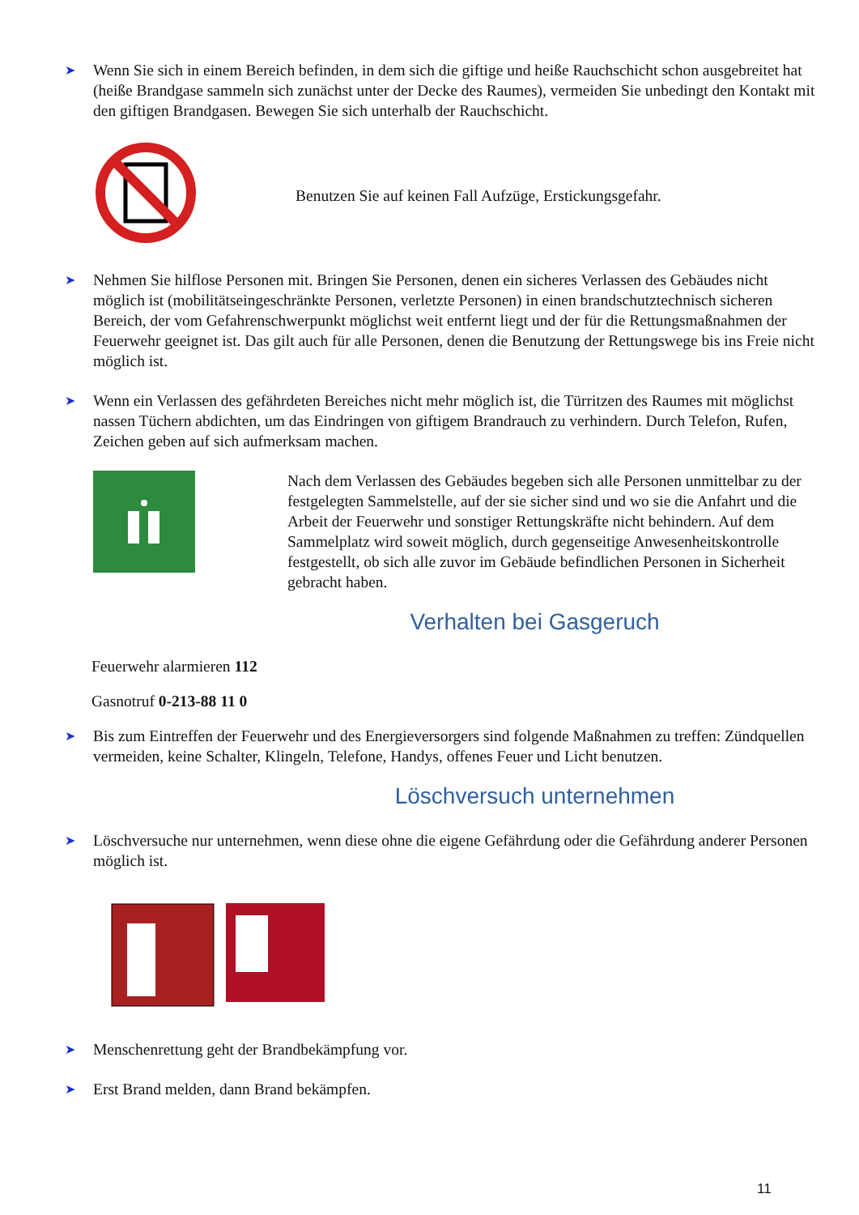➤
Wenn Sie sich in einem Bereich befinden, in dem sich die giftige und heiße Rauchschicht schon ausgebreitet hat (heiße Brandgase sammeln sich zunächst unter der Decke des Raumes), vermeiden Sie unbedingt den Kontakt mit den giftigen Brandgasen. Bewegen Sie sich unterhalb der Rauchschicht.
Benutzen Sie auf keinen Fall Aufzüge, Erstickungsgefahr.
➤
Nehmen Sie hilflose Personen mit. Bringen Sie Personen, denen ein sicheres Verlassen des Gebäudes nicht möglich ist (mobilitätseingeschränkte Personen, verletzte Personen) in einen brandschutztechnisch sicheren Bereich, der vom Gefahrenschwerpunkt möglichst weit entfernt liegt und der für die Rettungsmaßnahmen der Feuerwehr geeignet ist. Das gilt auch für alle Personen, denen die Benutzung der Rettungswege bis ins Freie nicht möglich ist.
➤
Wenn ein Verlassen des gefährdeten Bereiches nicht mehr möglich ist, die Türritzen des Raumes mit möglichst nassen Tüchern abdichten, um das Eindringen von giftigem Brandrauch zu verhindern. Durch Telefon, Rufen, Zeichen geben auf sich aufmerksam machen.
Nach dem Verlassen des Gebäudes begeben sich alle Personen unmittelbar zu der festgelegten Sammelstelle, auf der sie sicher sind und wo sie die Anfahrt und die Arbeit der Feuerwehr und sonstiger Rettungskräfte nicht behindern. Auf dem Sammelplatz wird soweit möglich, durch gegenseitige Anwesenheitskontrolle festgestellt, ob sich alle zuvor im Gebäude befindlichen Personen in Sicherheit gebracht haben.
Verhalten bei Gasgeruch
Feuerwehr alarmieren 112
Gasnotruf 0-213-88 11 0
➤
Bis zum Eintreffen der Feuerwehr und des Energieversorgers sind folgende Maßnahmen zu treffen: Zündquellen vermeiden, keine Schalter, Klingeln, Telefone, Handys, offenes Feuer und Licht benutzen.
Löschversuch unternehmen
➤
Löschversuche nur unternehmen, wenn diese ohne die eigene Gefährdung oder die Gefährdung anderer Personen möglich ist.
➤
Menschenrettung geht der Brandbekämpfung vor.
➤
Erst Brand melden, dann Brand bekämpfen.
11